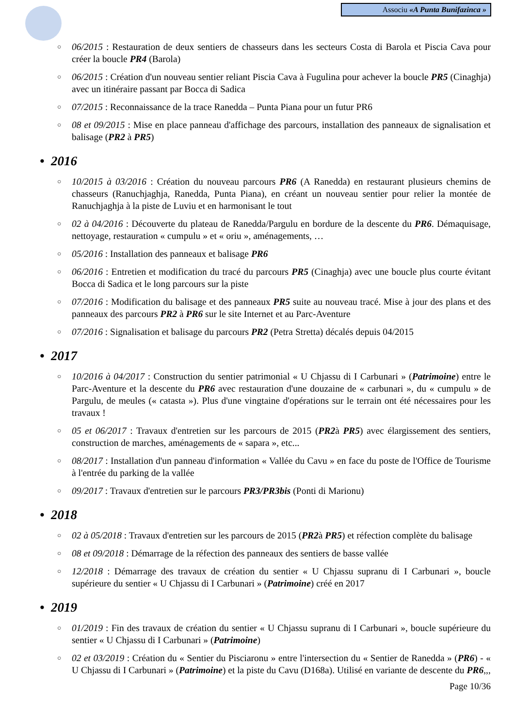Associu «A Punta Bunifazinca »
○
06/2015 : Restauration de deux sentiers de chasseurs dans les secteurs Costa di Barola et Piscia Cava pour créer la boucle PR4 (Barola)
○
06/2015 : Création d'un nouveau sentier reliant Piscia Cava à Fugulina pour achever la boucle PR5 (Cinaghja) avec un itinéraire passant par Bocca di Sadica
○
07/2015 : Reconnaissance de la trace Ranedda – Punta Piana pour un futur PR6
○
08 et 09/2015 : Mise en place panneau d'affichage des parcours, installation des panneaux de signalisation et balisage (PR2 à PR5)
• 2016
○
10/2015 à 03/2016 : Création du nouveau parcours PR6 (A Ranedda) en restaurant plusieurs chemins de chasseurs (Ranuchjaghja, Ranedda, Punta Piana), en créant un nouveau sentier pour relier la montée de Ranuchjaghja à la piste de Luviu et en harmonisant le tout
○
02 à 04/2016 : Découverte du plateau de Ranedda/Pargulu en bordure de la descente du PR6. Démaquisage, nettoyage, restauration « cumpulu » et « oriu », aménagements, …
○
05/2016 : Installation des panneaux et balisage PR6
○
06/2016 : Entretien et modification du tracé du parcours PR5 (Cinaghja) avec une boucle plus courte évitant Bocca di Sadica et le long parcours sur la piste
○
07/2016 : Modification du balisage et des panneaux PR5 suite au nouveau tracé. Mise à jour des plans et des panneaux des parcours PR2 à PR6 sur le site Internet et au Parc-Aventure
○
07/2016 : Signalisation et balisage du parcours PR2 (Petra Stretta) décalés depuis 04/2015
• 2017
○
10/2016 à 04/2017 : Construction du sentier patrimonial « U Chjassu di I Carbunari » (Patrimoine) entre le Parc-Aventure et la descente du PR6 avec restauration d'une douzaine de « carbunari », du « cumpulu » de Pargulu, de meules (« catasta »). Plus d'une vingtaine d'opérations sur le terrain ont été nécessaires pour les travaux !
○
05 et 06/2017 : Travaux d'entretien sur les parcours de 2015 (PR2à PR5) avec élargissement des sentiers, construction de marches, aménagements de « sapara », etc...
○
08/2017 : Installation d'un panneau d'information « Vallée du Cavu » en face du poste de l'Office de Tourisme à l'entrée du parking de la vallée
○
09/2017 : Travaux d'entretien sur le parcours PR3/PR3bis (Ponti di Marionu)
• 2018
○
02 à 05/2018 : Travaux d'entretien sur les parcours de 2015 (PR2à PR5) et réfection complète du balisage
○
08 et 09/2018 : Démarrage de la réfection des panneaux des sentiers de basse vallée
○
12/2018 : Démarrage des travaux de création du sentier « U Chjassu supranu di I Carbunari », boucle supérieure du sentier « U Chjassu di I Carbunari » (Patrimoine) créé en 2017
• 2019
○
01/2019 : Fin des travaux de création du sentier « U Chjassu supranu di I Carbunari », boucle supérieure du sentier « U Chjassu di I Carbunari » (Patrimoine)
○
02 et 03/2019 : Création du « Sentier du Pisciaronu » entre l'intersection du « Sentier de Ranedda » (PR6) - « U Chjassu di I Carbunari » (Patrimoine) et la piste du Cavu (D168a). Utilisé en variante de descente du PR6,,,
Page 10/36